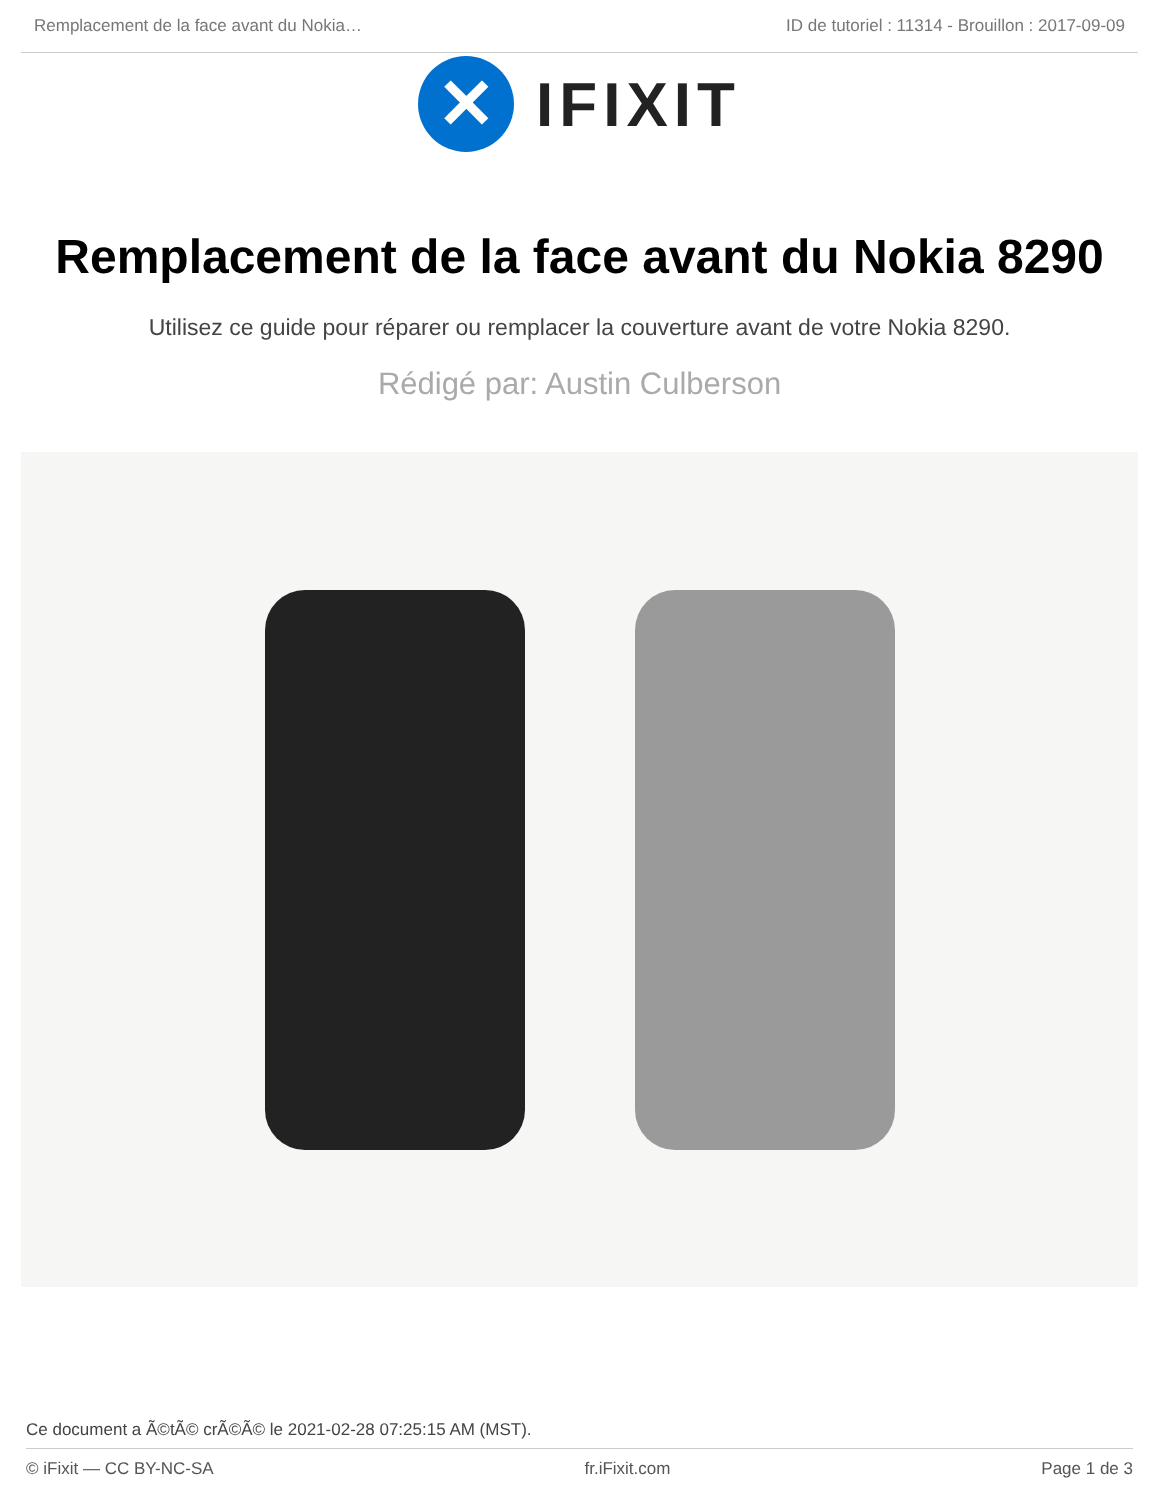Remplacement de la face avant du Nokia… ID de tutoriel : 11314 - Brouillon : 2017-09-09
✕
IFIXIT
Remplacement de la face avant du Nokia 8290
Utilisez ce guide pour réparer ou remplacer la couverture avant de votre Nokia 8290.
Rédigé par: Austin Culberson
Ce document a Ã©tÃ© crÃ©Ã© le 2021-02-28 07:25:15 AM (MST).
© iFixit — CC BY-NC-SA fr.iFixit.com Page 1 de 3